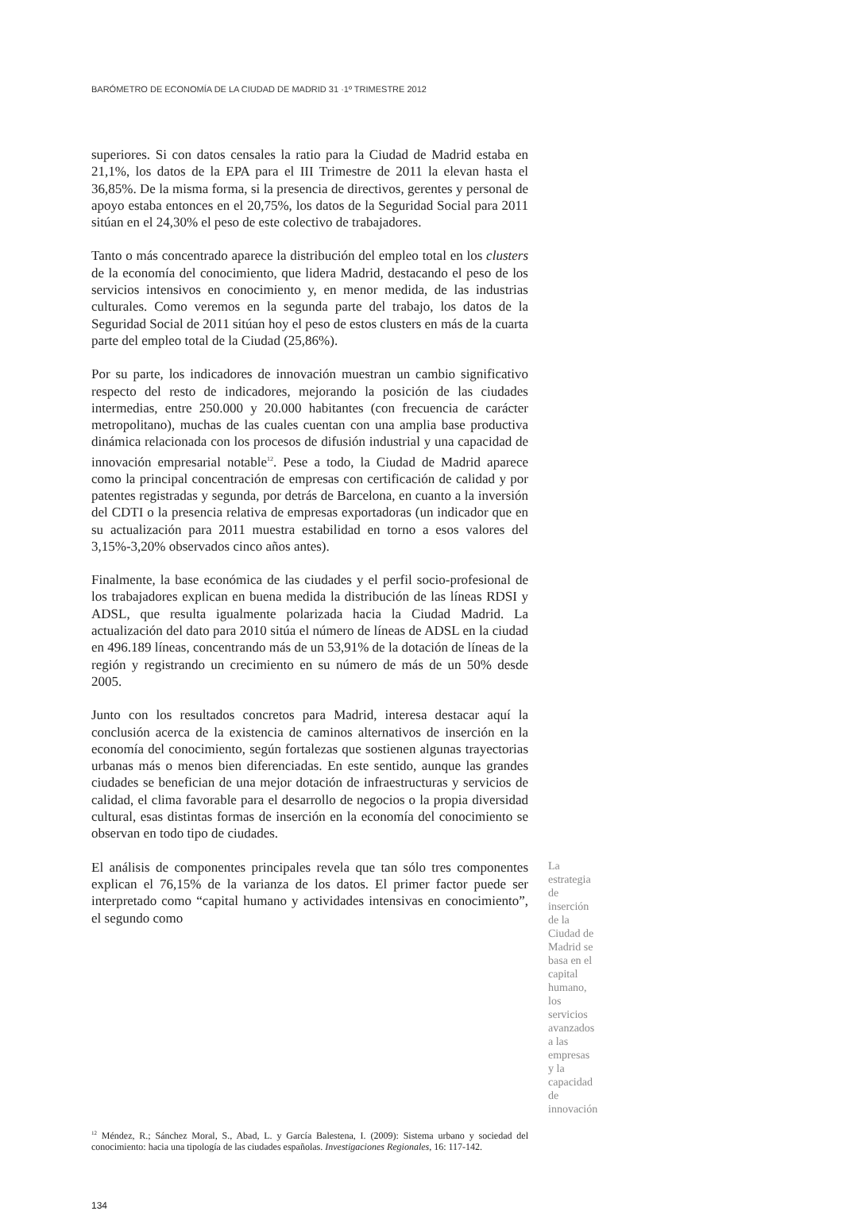BARÓMETRO DE ECONOMÍA DE LA CIUDAD DE MADRID 31 ·1º TRIMESTRE 2012
superiores. Si con datos censales la ratio para la Ciudad de Madrid estaba en 21,1%, los datos de la EPA para el III Trimestre de 2011 la elevan hasta el 36,85%. De la misma forma, si la presencia de directivos, gerentes y personal de apoyo estaba entonces en el 20,75%, los datos de la Seguridad Social para 2011 sitúan en el 24,30% el peso de este colectivo de trabajadores.
Tanto o más concentrado aparece la distribución del empleo total en los clusters de la economía del conocimiento, que lidera Madrid, destacando el peso de los servicios intensivos en conocimiento y, en menor medida, de las industrias culturales. Como veremos en la segunda parte del trabajo, los datos de la Seguridad Social de 2011 sitúan hoy el peso de estos clusters en más de la cuarta parte del empleo total de la Ciudad (25,86%).
Por su parte, los indicadores de innovación muestran un cambio significativo respecto del resto de indicadores, mejorando la posición de las ciudades intermedias, entre 250.000 y 20.000 habitantes (con frecuencia de carácter metropolitano), muchas de las cuales cuentan con una amplia base productiva dinámica relacionada con los procesos de difusión industrial y una capacidad de innovación empresarial notable<sup>12</sup>. Pese a todo, la Ciudad de Madrid aparece como la principal concentración de empresas con certificación de calidad y por patentes registradas y segunda, por detrás de Barcelona, en cuanto a la inversión del CDTI o la presencia relativa de empresas exportadoras (un indicador que en su actualización para 2011 muestra estabilidad en torno a esos valores del 3,15%-3,20% observados cinco años antes).
Finalmente, la base económica de las ciudades y el perfil socio-profesional de los trabajadores explican en buena medida la distribución de las líneas RDSI y ADSL, que resulta igualmente polarizada hacia la Ciudad Madrid. La actualización del dato para 2010 sitúa el número de líneas de ADSL en la ciudad en 496.189 líneas, concentrando más de un 53,91% de la dotación de líneas de la región y registrando un crecimiento en su número de más de un 50% desde 2005.
Junto con los resultados concretos para Madrid, interesa destacar aquí la conclusión acerca de la existencia de caminos alternativos de inserción en la economía del conocimiento, según fortalezas que sostienen algunas trayectorias urbanas más o menos bien diferenciadas. En este sentido, aunque las grandes ciudades se benefician de una mejor dotación de infraestructuras y servicios de calidad, el clima favorable para el desarrollo de negocios o la propia diversidad cultural, esas distintas formas de inserción en la economía del conocimiento se observan en todo tipo de ciudades.
El análisis de componentes principales revela que tan sólo tres componentes explican el 76,15% de la varianza de los datos. El primer factor puede ser interpretado como “capital humano y actividades intensivas en conocimiento”, el segundo como
La estrategia de inserción de la Ciudad de Madrid se basa en el capital humano, los servicios avanzados a las empresas y la capacidad de innovación
<sup>12</sup> Méndez, R.; Sánchez Moral, S., Abad, L. y García Balestena, I. (2009): Sistema urbano y sociedad del conocimiento: hacia una tipología de las ciudades españolas. Investigaciones Regionales, 16: 117-142.
134